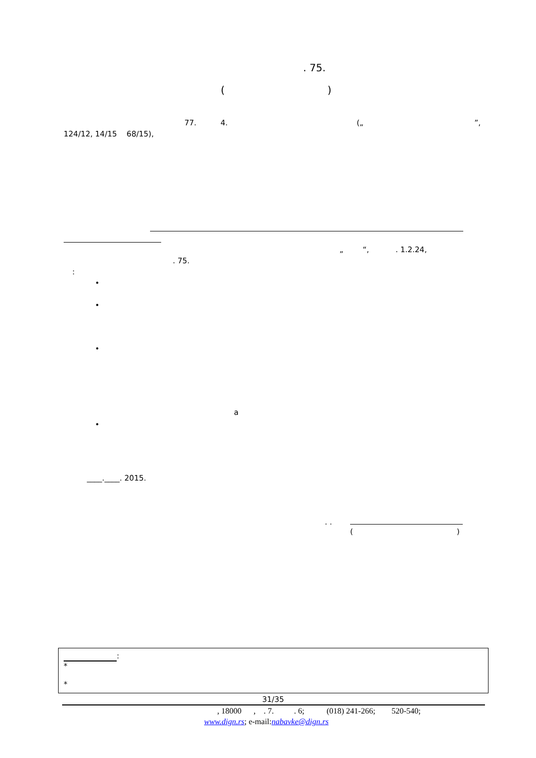. 75.
( )
77. 4.
(„ ”,
124/12, 14/15 68/15),
„ “, . 1.2.24,
. 75.
:
•
•
•
a
•
____.____. 2015.
. .
( )
:
*
*
31/35
, 18000 , . 7. . 6; (018) 241-266; 520-540;
www.dign.rs; e-mail:nabavke@dign.rs